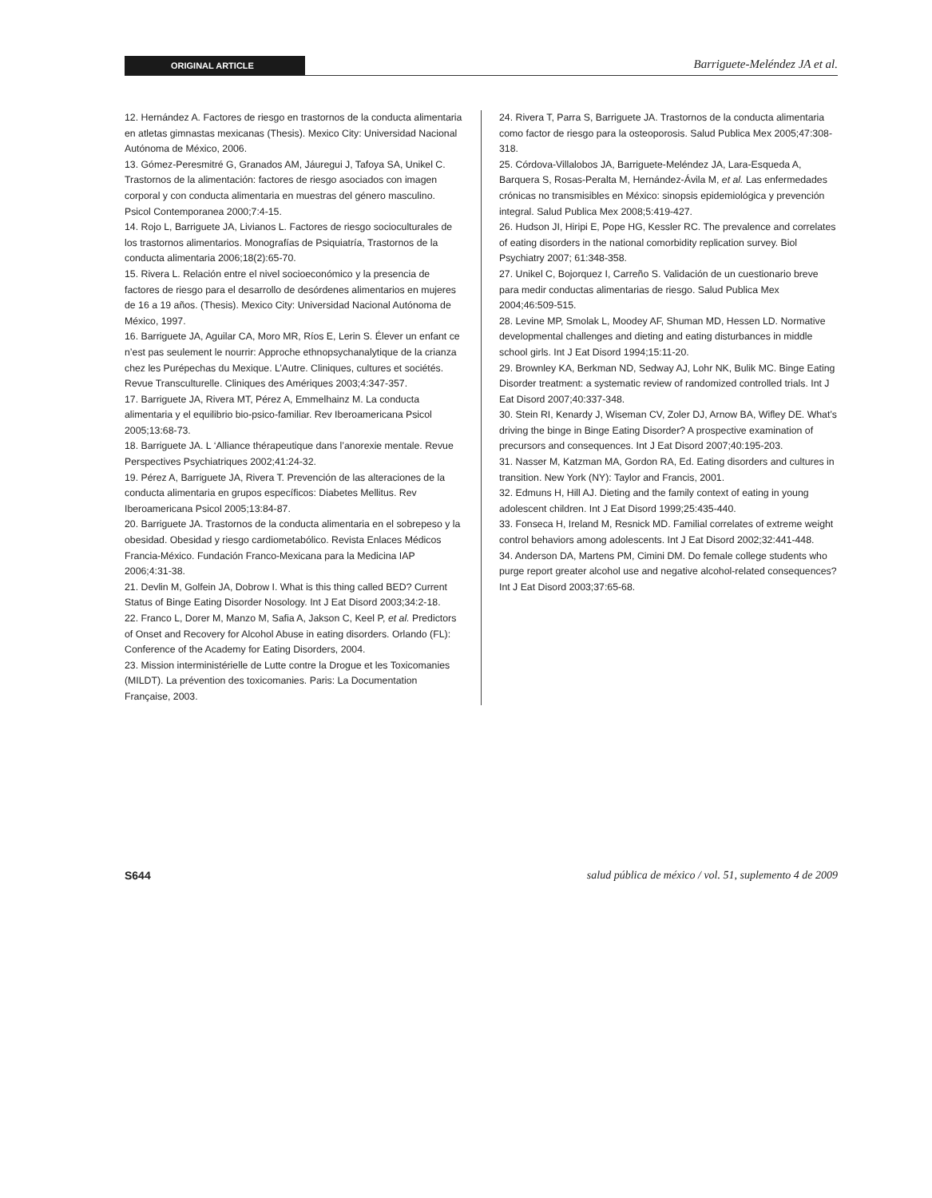ORIGINAL ARTICLE
Barriguete-Meléndez JA et al.
12. Hernández A. Factores de riesgo en trastornos de la conducta alimentaria en atletas gimnastas mexicanas (Thesis). Mexico City: Universidad Nacional Autónoma de México, 2006.
13. Gómez-Peresmitré G, Granados AM, Jáuregui J, Tafoya SA, Unikel C. Trastornos de la alimentación: factores de riesgo asociados con imagen corporal y con conducta alimentaria en muestras del género masculino. Psicol Contemporanea 2000;7:4-15.
14. Rojo L, Barriguete JA, Livianos L. Factores de riesgo socioculturales de los trastornos alimentarios. Monografías de Psiquiatría, Trastornos de la conducta alimentaria 2006;18(2):65-70.
15. Rivera L. Relación entre el nivel socioeconómico y la presencia de factores de riesgo para el desarrollo de desórdenes alimentarios en mujeres de 16 a 19 años. (Thesis). Mexico City: Universidad Nacional Autónoma de México, 1997.
16. Barriguete JA, Aguilar CA, Moro MR, Ríos E, Lerin S. Élever un enfant ce n’est pas seulement le nourrir: Approche ethnopsychanalytique de la crianza chez les Purépechas du Mexique. L’Autre. Cliniques, cultures et sociétés. Revue Transculturelle. Cliniques des Amériques 2003;4:347-357.
17. Barriguete JA, Rivera MT, Pérez A, Emmelhainz M. La conducta alimentaria y el equilibrio bio-psico-familiar. Rev Iberoamericana Psicol 2005;13:68-73.
18. Barriguete JA. L ‘Alliance thérapeutique dans l’anorexie mentale. Revue Perspectives Psychiatriques 2002;41:24-32.
19. Pérez A, Barriguete JA, Rivera T. Prevención de las alteraciones de la conducta alimentaria en grupos específicos: Diabetes Mellitus. Rev Iberoamericana Psicol 2005;13:84-87.
20. Barriguete JA. Trastornos de la conducta alimentaria en el sobrepeso y la obesidad. Obesidad y riesgo cardiometabólico. Revista Enlaces Médicos Francia-México. Fundación Franco-Mexicana para la Medicina IAP 2006;4:31-38.
21. Devlin M, Golfein JA, Dobrow I. What is this thing called BED? Current Status of Binge Eating Disorder Nosology. Int J Eat Disord 2003;34:2-18.
22. Franco L, Dorer M, Manzo M, Safia A, Jakson C, Keel P, et al. Predictors of Onset and Recovery for Alcohol Abuse in eating disorders. Orlando (FL): Conference of the Academy for Eating Disorders, 2004.
23. Mission interministérielle de Lutte contre la Drogue et les Toxicomanies (MILDT). La prévention des toxicomanies. Paris: La Documentation Française, 2003.
24. Rivera T, Parra S, Barriguete JA. Trastornos de la conducta alimentaria como factor de riesgo para la osteoporosis. Salud Publica Mex 2005;47:308-318.
25. Córdova-Villalobos JA, Barriguete-Meléndez JA, Lara-Esqueda A, Barquera S, Rosas-Peralta M, Hernández-Ávila M, et al. Las enfermedades crónicas no transmisibles en México: sinopsis epidemiológica y prevención integral. Salud Publica Mex 2008;5:419-427.
26. Hudson JI, Hiripi E, Pope HG, Kessler RC. The prevalence and correlates of eating disorders in the national comorbidity replication survey. Biol Psychiatry 2007; 61:348-358.
27. Unikel C, Bojorquez I, Carreño S. Validación de un cuestionario breve para medir conductas alimentarias de riesgo. Salud Publica Mex 2004;46:509-515.
28. Levine MP, Smolak L, Moodey AF, Shuman MD, Hessen LD. Normative developmental challenges and dieting and eating disturbances in middle school girls. Int J Eat Disord 1994;15:11-20.
29. Brownley KA, Berkman ND, Sedway AJ, Lohr NK, Bulik MC. Binge Eating Disorder treatment: a systematic review of randomized controlled trials. Int J Eat Disord 2007;40:337-348.
30. Stein RI, Kenardy J, Wiseman CV, Zoler DJ, Arnow BA, Wifley DE. What’s driving the binge in Binge Eating Disorder? A prospective examination of precursors and consequences. Int J Eat Disord 2007;40:195-203.
31. Nasser M, Katzman MA, Gordon RA, Ed. Eating disorders and cultures in transition. New York (NY): Taylor and Francis, 2001.
32. Edmuns H, Hill AJ. Dieting and the family context of eating in young adolescent children. Int J Eat Disord 1999;25:435-440.
33. Fonseca H, Ireland M, Resnick MD. Familial correlates of extreme weight control behaviors among adolescents. Int J Eat Disord 2002;32:441-448.
34. Anderson DA, Martens PM, Cimini DM. Do female college students who purge report greater alcohol use and negative alcohol-related consequences? Int J Eat Disord 2003;37:65-68.
S644 salud pública de méxico / vol. 51, suplemento 4 de 2009